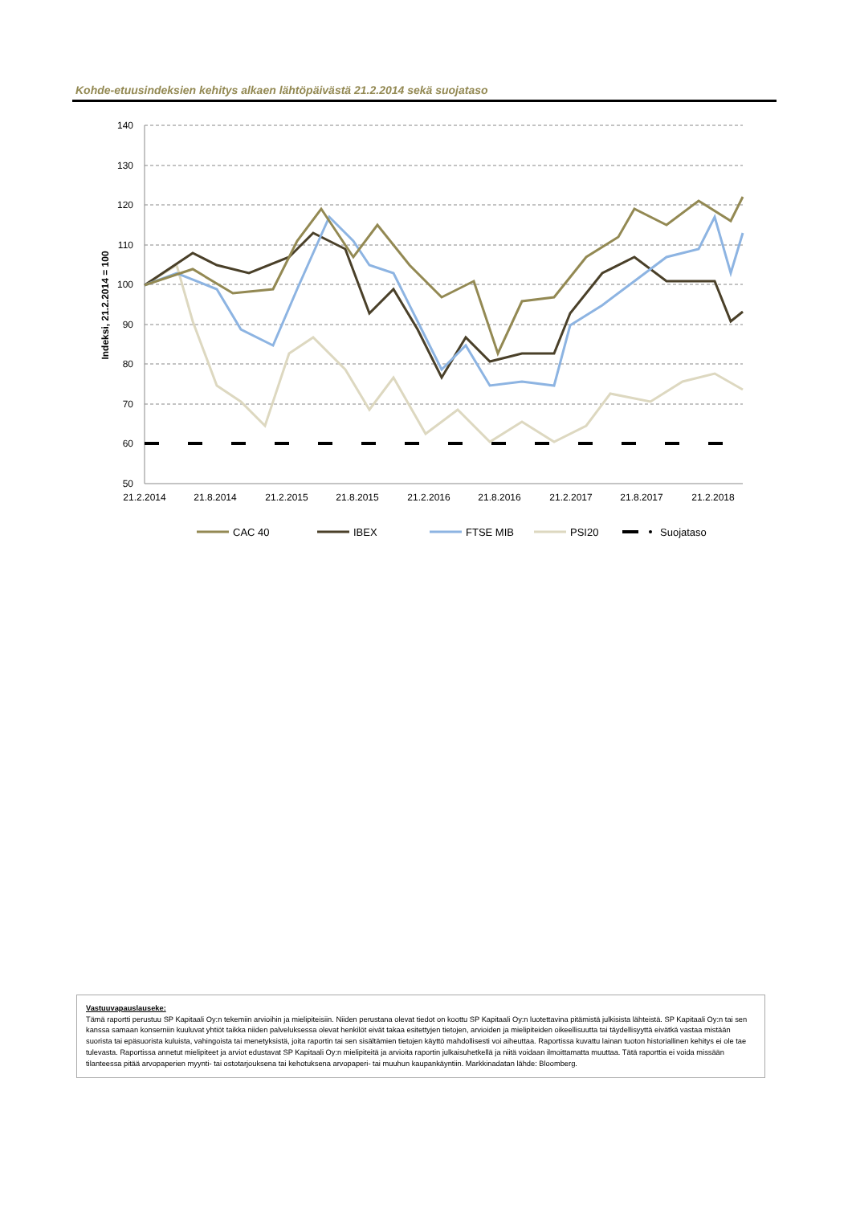Kohde-etuusindeksien kehitys alkaen lähtöpäivästä 21.2.2014 sekä suojataso
140
130
120
110
100
90
80
70
60
50
21.2.2014
21.8.2014
21.2.2015
21.8.2015
21.2.2016
21.8.2016
21.2.2017
21.8.2017
21.2.2018
Indeksi, 21.2.2014 = 100
CAC 40
IBEX
FTSE MIB
PSI20
Suojataso
Vastuuvapauslauseke:
Tämä raportti perustuu SP Kapitaali Oy:n tekemiin arvioihin ja mielipiteisiin. Niiden perustana olevat tiedot on koottu SP Kapitaali Oy:n luotettavina pitämistä julkisista lähteistä. SP Kapitaali Oy:n tai sen kanssa samaan konserniin kuuluvat yhtiöt taikka niiden palveluksessa olevat henkilöt eivät takaa esitettyjen tietojen, arvioiden ja mielipiteiden oikeellisuutta tai täydellisyyttä eivätkä vastaa mistään suorista tai epäsuorista kuluista, vahingoista tai menetyksistä, joita raportin tai sen sisältämien tietojen käyttö mahdollisesti voi aiheuttaa. Raportissa kuvattu lainan tuoton historiallinen kehitys ei ole tae tulevasta. Raportissa annetut mielipiteet ja arviot edustavat SP Kapitaali Oy:n mielipiteitä ja arvioita raportin julkaisuhetkellä ja niitä voidaan ilmoittamatta muuttaa. Tätä raporttia ei voida missään tilanteessa pitää arvopaperien myynti- tai ostotarjouksena tai kehotuksena arvopaperi- tai muuhun kaupankäyntiin. Markkinadatan lähde: Bloomberg.